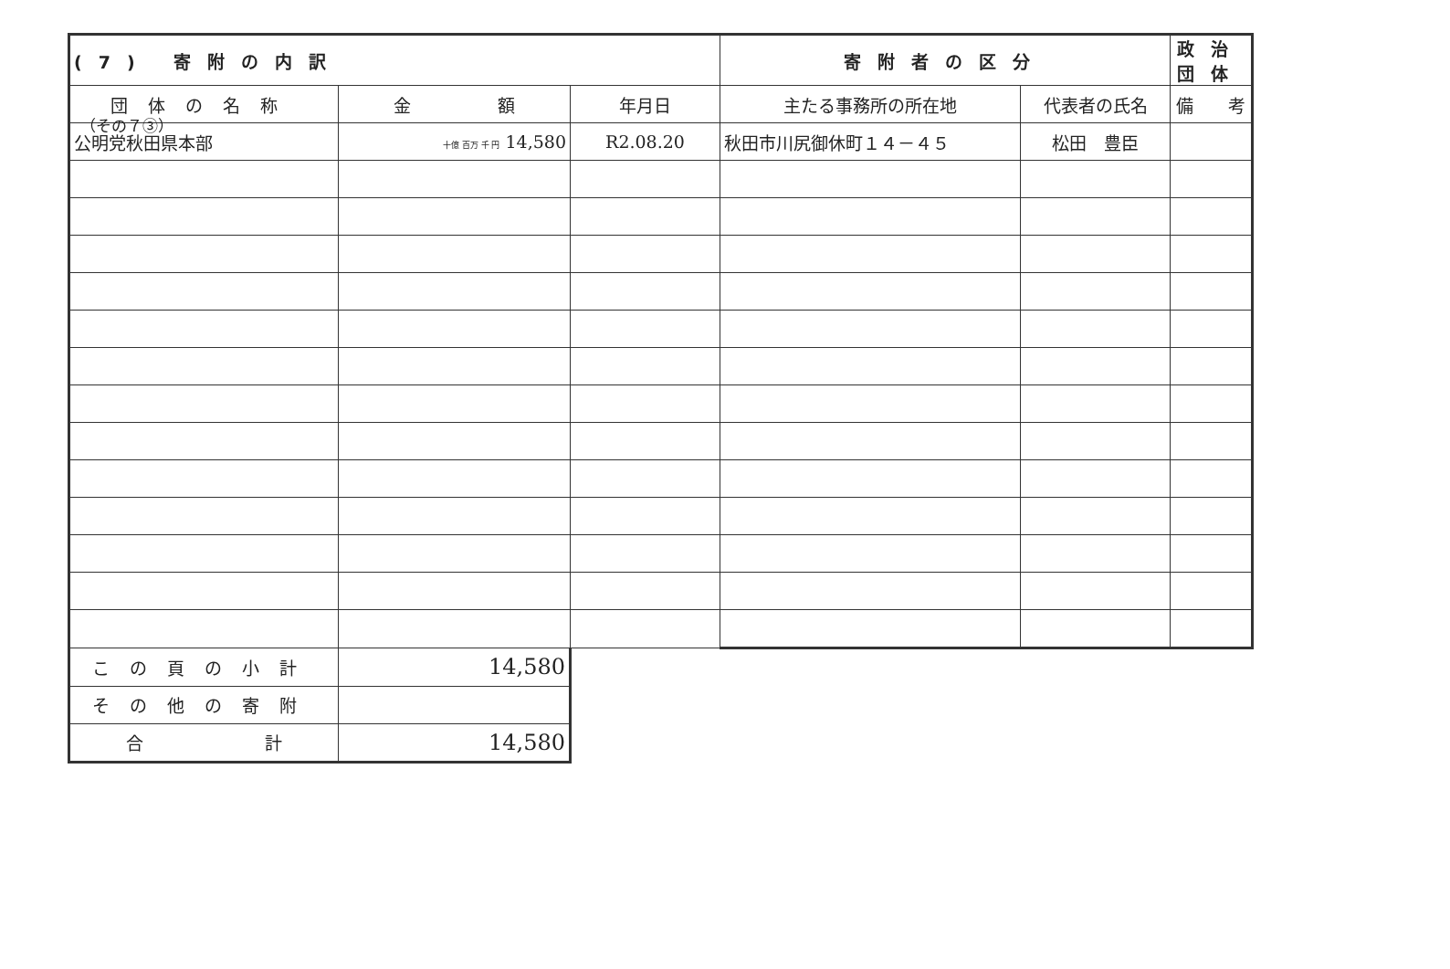（その７③）
| (7) 寄附の内訳 | | | 寄附者の区分 | | 政治団体 |
| --- | --- | --- | --- | --- | --- |
| 団体の名称 | 金 額 | 年月日 | 主たる事務所の所在地 | 代表者の氏名 | 備 考 |
| 公明党秋田県本部 | 十億 百万 千 円 14,580 | R2.08.20 | 秋田市川尻御休町１４－４５ | 松田 豊臣 | |
| この頁の小計 | 14,580 | | | | |
| その他の寄附 | | | | | |
| 合 計 | 14,580 | | | | |